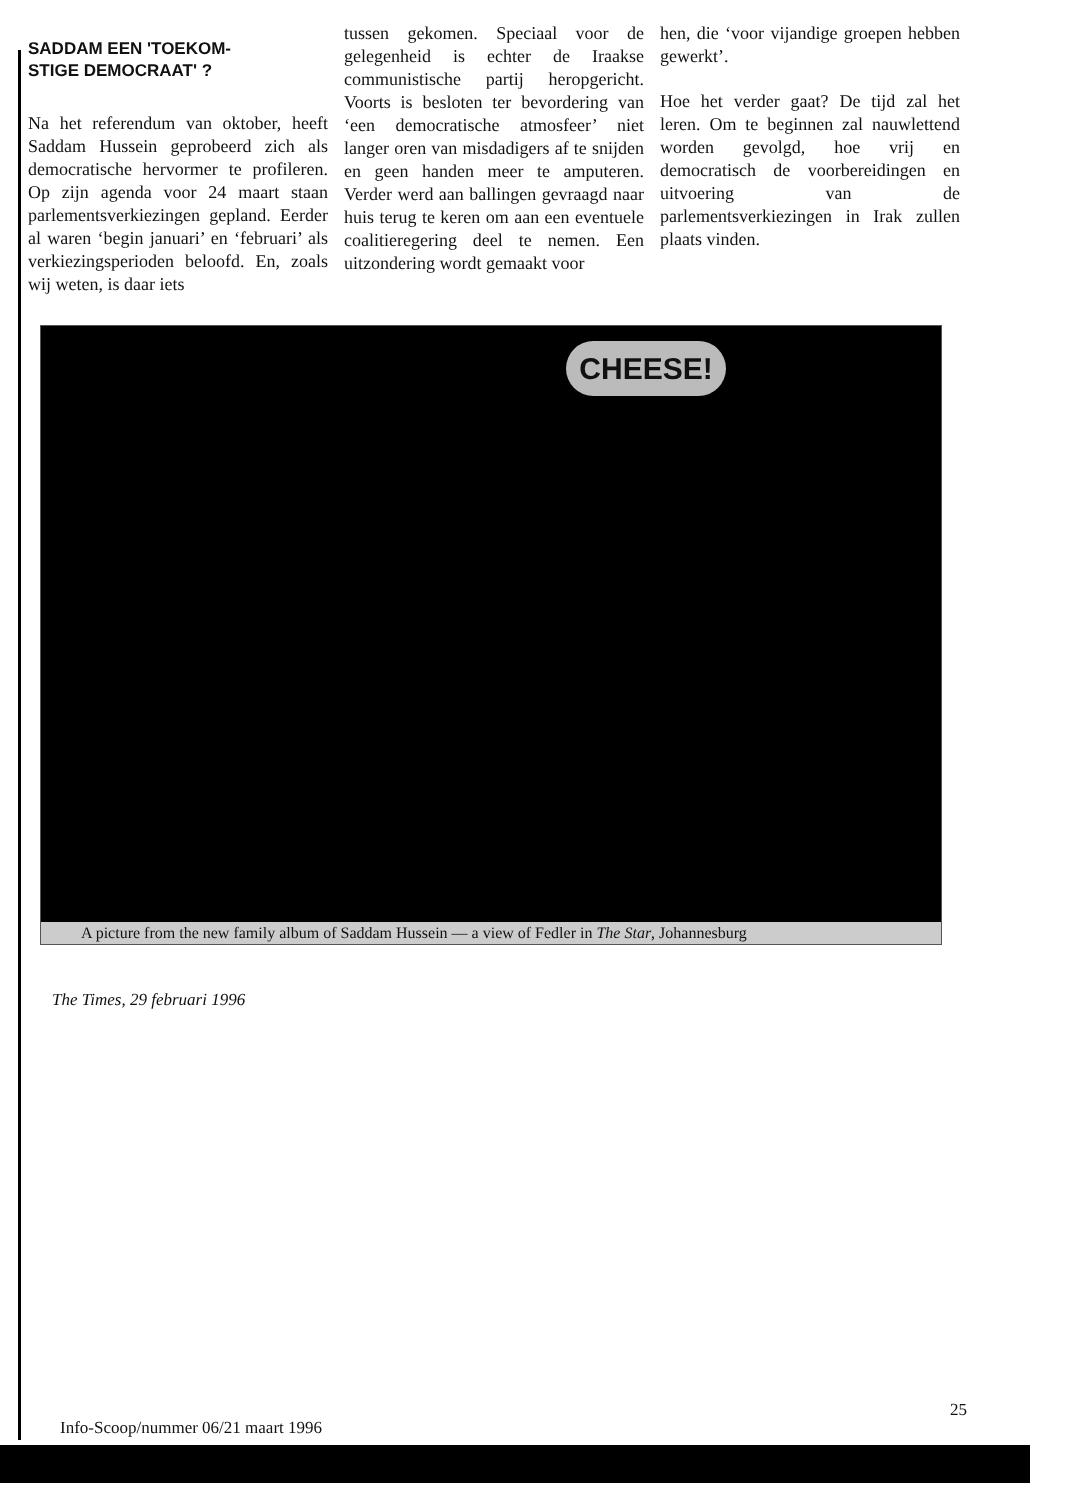SADDAM EEN 'TOEKOM-
STIGE DEMOCRAAT' ?
Na het referendum van oktober, heeft Saddam Hussein geprobeerd zich als democratische hervormer te profileren. Op zijn agenda voor 24 maart staan parlementsverkiezingen gepland. Eerder al waren ‘begin januari’ en ‘februari’ als verkiezingsperioden beloofd. En, zoals wij weten, is daar iets
tussen gekomen. Speciaal voor de gelegenheid is echter de Iraakse communistische partij heropgericht. Voorts is besloten ter bevordering van ‘een democratische atmosfeer’ niet langer oren van misdadigers af te snijden en geen handen meer te amputeren. Verder werd aan ballingen gevraagd naar huis terug te keren om aan een eventuele coalitieregering deel te nemen. Een uitzondering wordt gemaakt voor
hen, die ‘voor vijandige groepen hebben gewerkt’.
Hoe het verder gaat? De tijd zal het leren. Om te beginnen zal nauwlettend worden gevolgd, hoe vrij en democratisch de voorbereidingen en uitvoering van de parlementsverkiezingen in Irak zullen plaats vinden.
CHEESE!
A picture from the new family album of Saddam Hussein — a view of Fedler in The Star, Johannesburg
The Times, 29 februari 1996
25
Info-Scoop/nummer 06/21 maart 1996